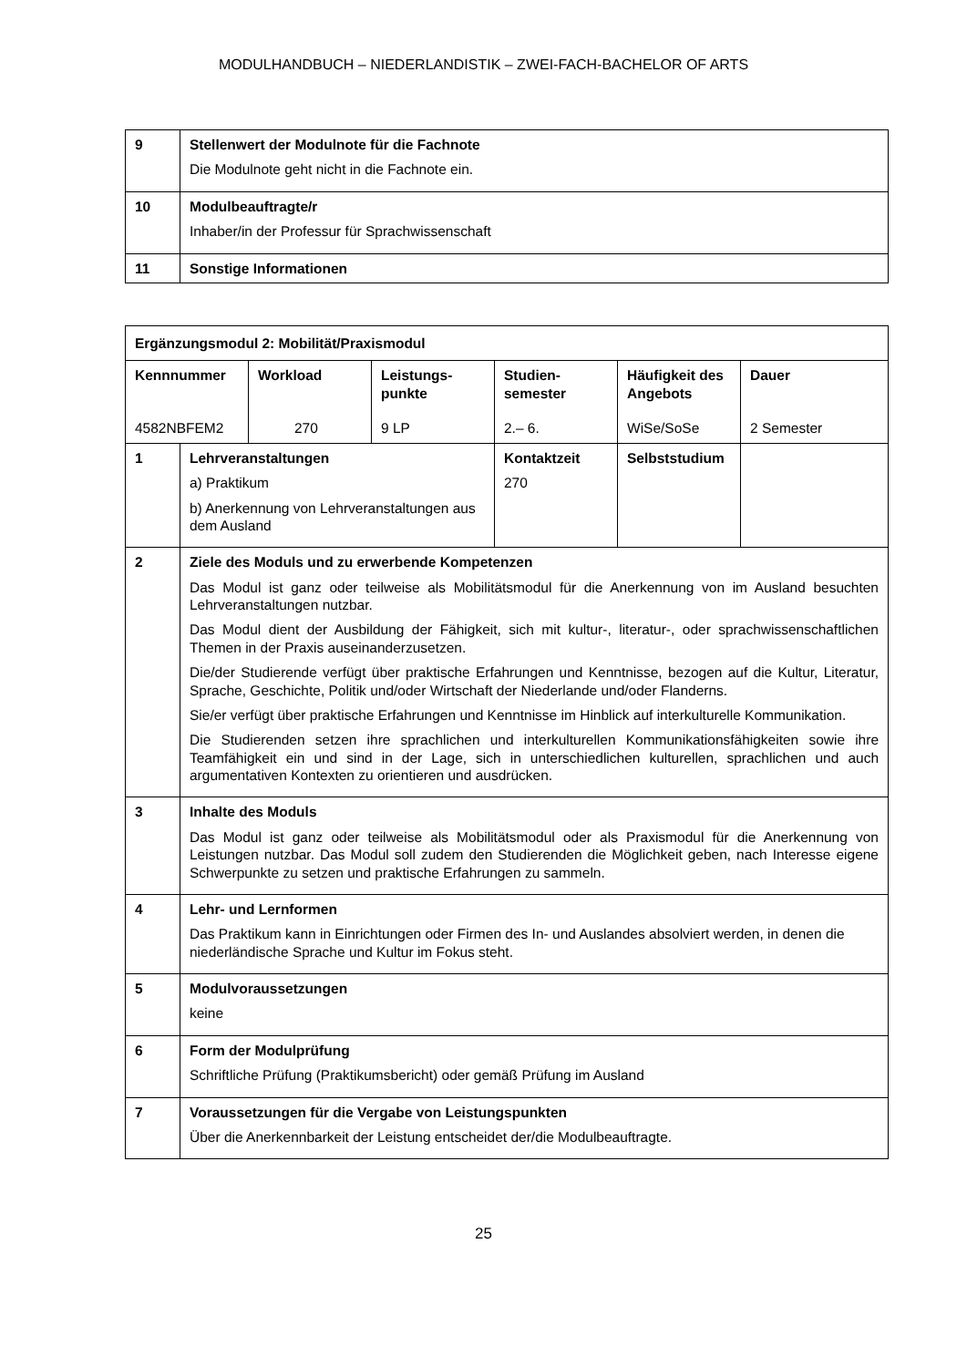MODULHANDBUCH – NIEDERLANDISTIK – ZWEI-FACH-BACHELOR OF ARTS
| 9 | Stellenwert der Modulnote für die Fachnote Die Modulnote geht nicht in die Fachnote ein. |
| 10 | Modulbeauftragte/r Inhaber/in der Professur für Sprachwissenschaft |
| 11 | Sonstige Informationen |
| Ergänzungsmodul 2: Mobilität/Praxismodul | | | | | | |
| Kennnummer 4582NBFEM2 | | Workload 270 | Leistungs- punkte 9 LP | Studien- semester 2.– 6. | Häufigkeit des Angebots WiSe/SoSe | Dauer 2 Semester |
| 1 | Lehrveranstaltungen a) Praktikum b) Anerkennung von Lehrveranstaltungen aus dem Ausland | | | Kontaktzeit 270 | Selbststudium | |
| 2 | Ziele des Moduls und zu erwerbende Kompetenzen Das Modul ist ganz oder teilweise als Mobilitätsmodul für die Anerkennung von im Ausland besuchten Lehrveranstaltungen nutzbar. Das Modul dient der Ausbildung der Fähigkeit, sich mit kultur-, literatur-, oder sprachwissenschaftlichen Themen in der Praxis auseinanderzusetzen. Die/der Studierende verfügt über praktische Erfahrungen und Kenntnisse, bezogen auf die Kultur, Literatur, Sprache, Geschichte, Politik und/oder Wirtschaft der Niederlande und/oder Flanderns. Sie/er verfügt über praktische Erfahrungen und Kenntnisse im Hinblick auf interkulturelle Kommunikation. Die Studierenden setzen ihre sprachlichen und interkulturellen Kommunikationsfähigkeiten sowie ihre Teamfähigkeit ein und sind in der Lage, sich in unterschiedlichen kulturellen, sprachlichen und auch argumentativen Kontexten zu orientieren und ausdrücken. | | | | | |
| 3 | Inhalte des Moduls Das Modul ist ganz oder teilweise als Mobilitätsmodul oder als Praxismodul für die Anerkennung von Leistungen nutzbar. Das Modul soll zudem den Studierenden die Möglichkeit geben, nach Interesse eigene Schwerpunkte zu setzen und praktische Erfahrungen zu sammeln. | | | | | |
| 4 | Lehr- und Lernformen Das Praktikum kann in Einrichtungen oder Firmen des In- und Auslandes absolviert werden, in denen die niederländische Sprache und Kultur im Fokus steht. | | | | | |
| 5 | Modulvoraussetzungen keine | | | | | |
| 6 | Form der Modulprüfung Schriftliche Prüfung (Praktikumsbericht) oder gemäß Prüfung im Ausland | | | | | |
| 7 | Voraussetzungen für die Vergabe von Leistungspunkten Über die Anerkennbarkeit der Leistung entscheidet der/die Modulbeauftragte. | | | | | |
25